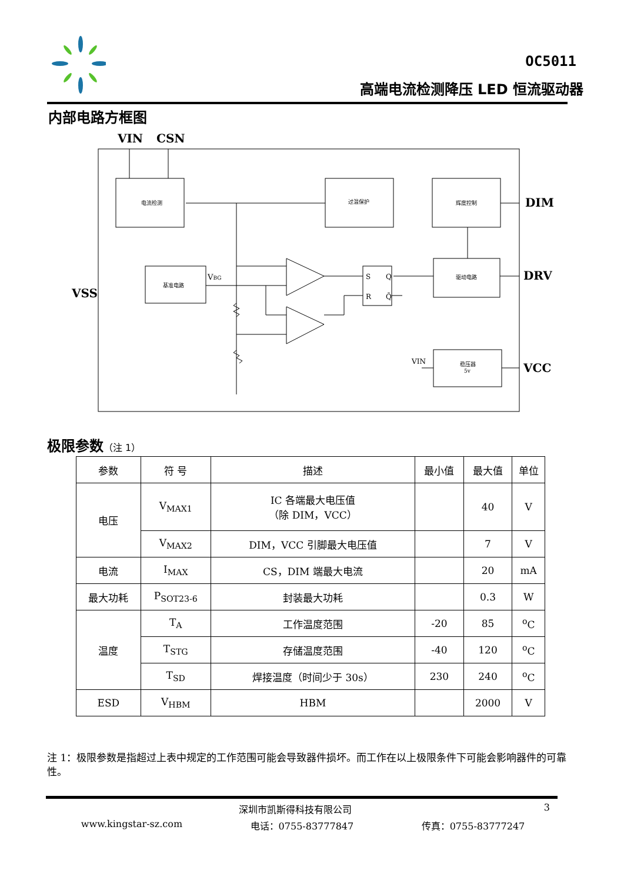OC5011
高端电流检测降压 LED 恒流驱动器
内部电路方框图
VIN
CSN
VSS
DIM
DRV
VCC
电流检测
过温保护
辉度控制
基准电路
驱动电路
稳压器
5v
VBG
S
Q
R
Q̄
VIN
极限参数（注 1）
| 参数 | 符 号 | 描述 | 最小值 | 最大值 | 单位 |
| --- | --- | --- | --- | --- | --- |
| 电压 | V<sub>MAX1</sub> | IC 各端最大电压值 （除 DIM，VCC） | | 40 | V |
| | V<sub>MAX2</sub> | DIM，VCC 引脚最大电压值 | | 7 | V |
| 电流 | I<sub>MAX</sub> | CS，DIM 端最大电流 | | 20 | mA |
| 最大功耗 | P<sub>SOT23-6</sub> | 封装最大功耗 | | 0.3 | W |
| 温度 | T<sub>A</sub> | 工作温度范围 | -20 | 85 | <sup>o</sup> C |
| | T<sub>STG</sub> | 存储温度范围 | -40 | 120 | <sup>o</sup> C |
| | T<sub>SD</sub> | 焊接温度（时间少于 30s） | 230 | 240 | <sup>o</sup> C |
| ESD | V<sub>HBM</sub> | HBM | | 2000 | V |
注 1：极限参数是指超过上表中规定的工作范围可能会导致器件损坏。而工作在以上极限条件下可能会影响器件的可靠性。
深圳市凯斯得科技有限公司 3
www.kingstar-sz.com 电话：0755-83777847 传真：0755-83777247